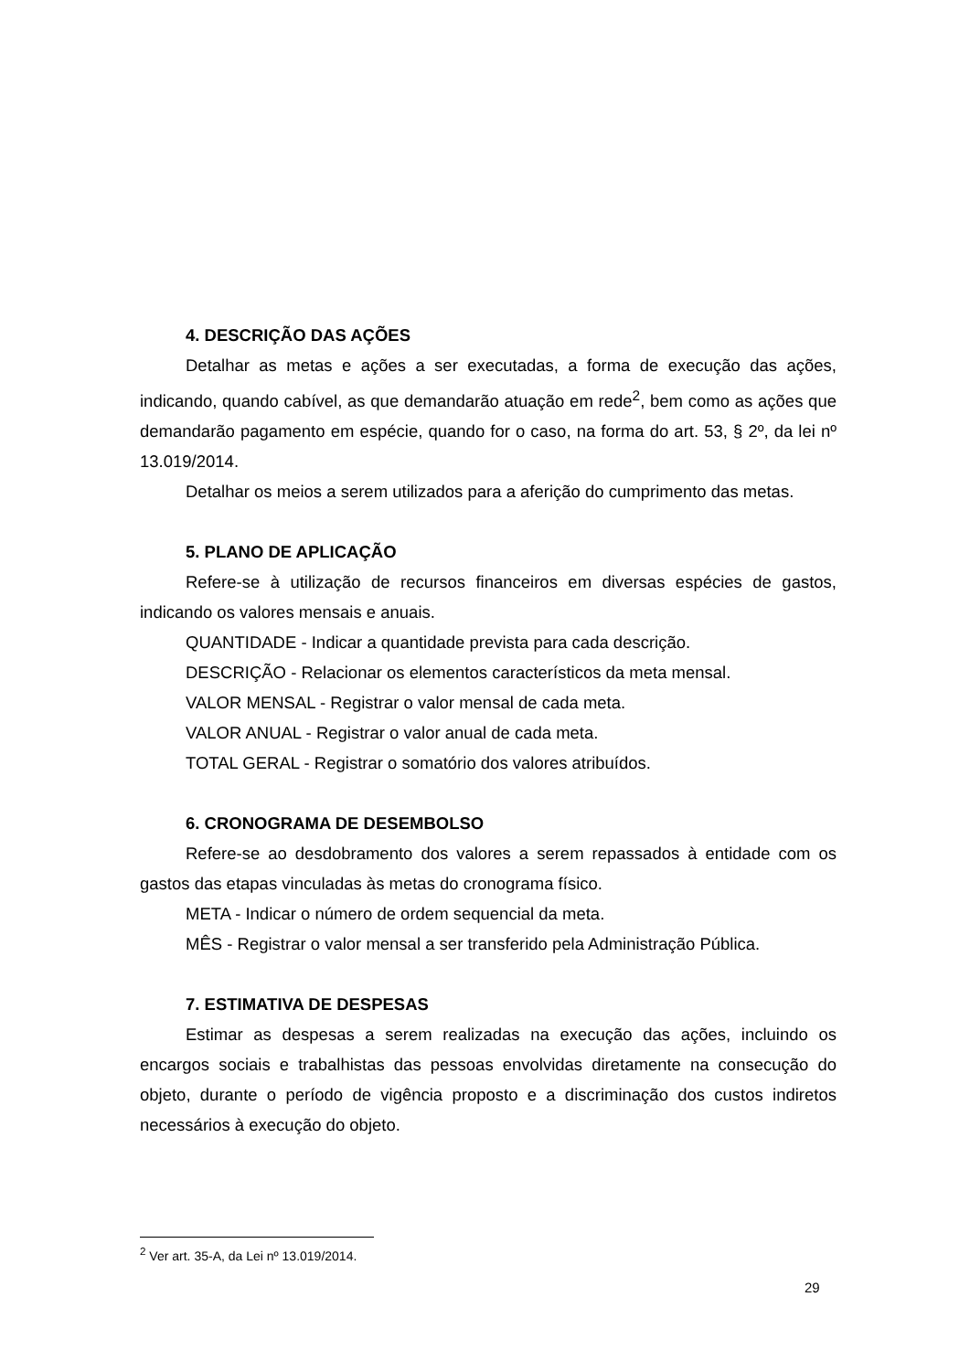4. DESCRIÇÃO DAS AÇÕES
Detalhar as metas e ações a ser executadas, a forma de execução das ações, indicando, quando cabível, as que demandarão atuação em rede<sup>2</sup>, bem como as ações que demandarão pagamento em espécie, quando for o caso, na forma do art. 53, § 2º, da lei nº 13.019/2014.
Detalhar os meios a serem utilizados para a aferição do cumprimento das metas.
5. PLANO DE APLICAÇÃO
Refere-se à utilização de recursos financeiros em diversas espécies de gastos, indicando os valores mensais e anuais.
QUANTIDADE - Indicar a quantidade prevista para cada descrição.
DESCRIÇÃO - Relacionar os elementos característicos da meta mensal.
VALOR MENSAL - Registrar o valor mensal de cada meta.
VALOR ANUAL - Registrar o valor anual de cada meta.
TOTAL GERAL - Registrar o somatório dos valores atribuídos.
6. CRONOGRAMA DE DESEMBOLSO
Refere-se ao desdobramento dos valores a serem repassados à entidade com os gastos das etapas vinculadas às metas do cronograma físico.
META - Indicar o número de ordem sequencial da meta.
MÊS - Registrar o valor mensal a ser transferido pela Administração Pública.
7. ESTIMATIVA DE DESPESAS
Estimar as despesas a serem realizadas na execução das ações, incluindo os encargos sociais e trabalhistas das pessoas envolvidas diretamente na consecução do objeto, durante o período de vigência proposto e a discriminação dos custos indiretos necessários à execução do objeto.
<sup>2</sup> Ver art. 35-A, da Lei nº 13.019/2014.
29